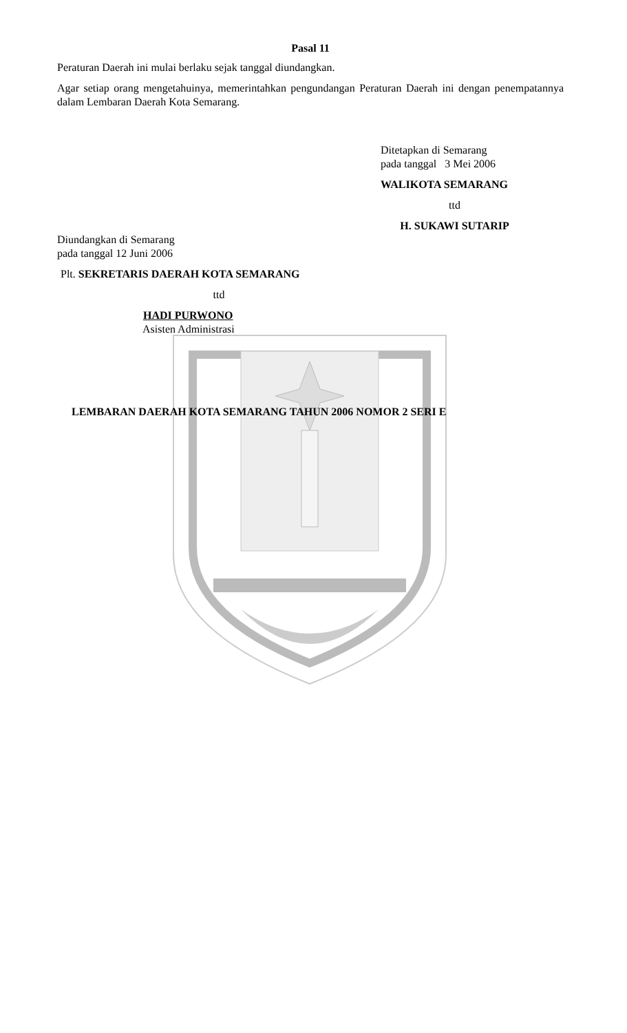Pasal 11
Peraturan Daerah ini mulai berlaku sejak tanggal diundangkan.
Agar setiap orang mengetahuinya, memerintahkan pengundangan Peraturan Daerah ini dengan penempatannya dalam Lembaran Daerah Kota Semarang.
Ditetapkan di Semarang
pada tanggal 3 Mei 2006
WALIKOTA SEMARANG
ttd
H. SUKAWI SUTARIP
Diundangkan di Semarang
pada tanggal 12 Juni 2006
Plt. SEKRETARIS DAERAH KOTA SEMARANG
ttd
HADI PURWONO
Asisten Administrasi
LEMBARAN DAERAH KOTA SEMARANG TAHUN 2006 NOMOR 2 SERI E